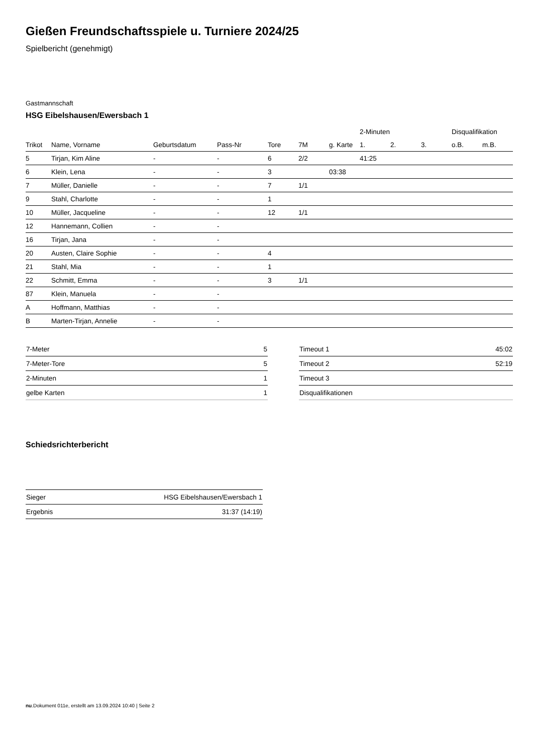Gießen Freundschaftsspiele u. Turniere 2024/25
Spielbericht (genehmigt)
Gastmannschaft
HSG Eibelshausen/Ewersbach 1
| | | | | | | | 2-Minuten | | | Disqualifikation | |
| --- | --- | --- | --- | --- | --- | --- | --- | --- | --- | --- | --- |
| Trikot | Name, Vorname | Geburtsdatum | Pass-Nr | Tore | 7M | g. Karte | 1. | 2. | 3. | o.B. | m.B. |
| 5 | Tirjan, Kim Aline | - | - | 6 | 2/2 | | 41:25 | | | | |
| 6 | Klein, Lena | - | - | 3 | | 03:38 | | | | | |
| 7 | Müller, Danielle | - | - | 7 | 1/1 | | | | | | |
| 9 | Stahl, Charlotte | - | - | 1 | | | | | | | |
| 10 | Müller, Jacqueline | - | - | 12 | 1/1 | | | | | | |
| 12 | Hannemann, Collien | - | - | | | | | | | | |
| 16 | Tirjan, Jana | - | - | | | | | | | | |
| 20 | Austen, Claire Sophie | - | - | 4 | | | | | | | |
| 21 | Stahl, Mia | - | - | 1 | | | | | | | |
| 22 | Schmitt, Emma | - | - | 3 | 1/1 | | | | | | |
| 87 | Klein, Manuela | - | - | | | | | | | | |
| A | Hoffmann, Matthias | - | - | | | | | | | | |
| B | Marten-Tirjan, Annelie | - | - | | | | | | | | |
| 7-Meter | 5 |
| 7-Meter-Tore | 5 |
| 2-Minuten | 1 |
| gelbe Karten | 1 |
| Timeout 1 | 45:02 |
| Timeout 2 | 52:19 |
| Timeout 3 | |
| Disqualifikationen | |
Schiedsrichterbericht
| Sieger | HSG Eibelshausen/Ewersbach 1 |
| Ergebnis | 31:37 (14:19) |
nu.Dokument 011e, erstellt am 13.09.2024 10:40 | Seite 2